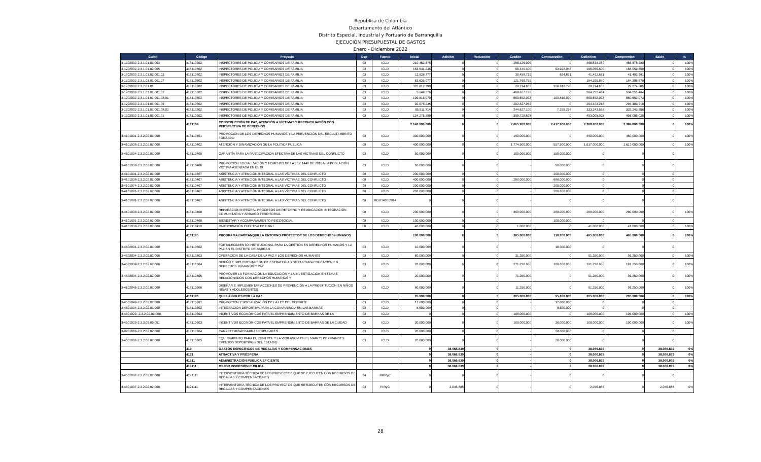Republica de Colombia
Departamento del Atlántico
Distrito Especial, Industrial y Portuario de Barranquilla
EJECUCIÓN PRESUPUESTAL DE GASTOS
Enero - Diciembre 2022
| Cuipo | Código | Proyecto | Dep | Fuente | Inicial | Adición | Reducción | Credito | Contracredito | Definitivo | Compromiso | Saldo | % |
| --- | --- | --- | --- | --- | --- | --- | --- | --- | --- | --- | --- | --- | --- |
| 3-1202002-2.3.1.01.02.003 | 418110302 | INSPECTORES DE POLICÍA Y COMISARIOS DE FAMILIA | 03 | ICLD | 210.452.375 | 0 | 0 | 256.125.905 | 0 | 466.578.280 | 466.578.280 | 0 | 100% |
| 3-1202002-2.3.1.01.02.005 | 418110302 | INSPECTORES DE POLICÍA Y COMISARIOS DE FAMILIA | 03 | ICLD | 163.541.246 | 0 | 0 | 96.440.400 | 93.922.046 | 166.059.600 | 166.059.600 | 0 | 100% |
| 3-1202002-2.3.1.01.03.001.03 | 418110302 | INSPECTORES DE POLICÍA Y COMISARIOS DE FAMILIA | 03 | ICLD | 11.928.777 | 0 | 0 | 30.458.735 | 894.831 | 41.492.681 | 41.492.681 | 0 | 100% |
| 3-1202002-2.3.1.01.01.001.07 | 418110302 | INSPECTORES DE POLICÍA Y COMISARIOS DE FAMILIA | 03 | ICLD | 62.626.077 | 0 | 0 | 121.769.793 | 0 | 184.395.870 | 184.395.870 | 0 | 100% |
| 3-1202002-2.3.7.01.01 | 418110302 | INSPECTORES DE POLICÍA Y COMISARIOS DE FAMILIA | 03 | ICLD | 326.812.790 | 0 | 0 | 29.274.685 | 326.812.790 | 29.274.685 | 29.274.685 | 0 | 100% |
| 3-1202002-2.3.1.01.01.001.02 | 418110302 | INSPECTORES DE POLICÍA Y COMISARIOS DE FAMILIA | 03 | ICLD | 5.648.276 | 0 | 0 | 498.607.188 | 0 | 504.255.464 | 504.255.464 | 0 | 100% |
| 3-1202002-2.3.1.01.01.001.08.01 | 418110302 | INSPECTORES DE POLICÍA Y COMISARIOS DE FAMILIA | 03 | ICLD | 199.816.070 | 0 | 0 | 660.652.073 | 199.816.070 | 660.652.073 | 660.652.073 | 0 | 100% |
| 3-1202002-2.3.1.01.01.001.06 | 418110302 | INSPECTORES DE POLICÍA Y COMISARIOS DE FAMILIA | 03 | ICLD | 92.075.245 | 0 | 0 | 202.327.973 | 0 | 294.403.218 | 294.403.218 | 0 | 100% |
| 3-1202002-2.3.1.01.01.001.08.02 | 418110302 | INSPECTORES DE POLICÍA Y COMISARIOS DE FAMILIA | 03 | ICLD | 95.911.714 | 0 | 0 | 244.627.100 | 7.295.258 | 333.243.556 | 333.243.556 | 0 | 100% |
| 3-1202002-2.3.1.01.03.001.01 | 418110302 | INSPECTORES DE POLICÍA Y COMISARIOS DE FAMILIA | 03 | ICLD | 134.276.399 | 0 | 0 | 358.728.626 | 0 | 493.005.025 | 493.005.025 | 0 | 100% |
| | 4181104 | CONSTRUCCIÓN DE PAZ, ATENCIÓN A VÍCTIMAS Y RECONCILIACIÓN CON PERSPECTIVA DE DERECHOS | | | 2.140.000.000 | 0 | 0 | 2.665.900.000 | 2.417.900.000 | 2.388.000.000 | 2.388.000.000 | 0 | 100% |
| 3-4101031-2.3.2.02.02.008 | 418110401 | PROMOCIÓN DE LOS DERECHOS HUMANOS Y LA PREVENCIÓN DEL RECLUTAMIENTO FORZADO | 03 | ICLD | 300.000.000 | 0 | 0 | 150.000.000 | 0 | 450.000.000 | 450.000.000 | 0 | 100% |
| 3-4101038-2.3.2.02.02.008 | 418110402 | ATENCIÓN Y DINAMIZACIÓN DE LA POLÍTICA PUBLICA | 08 | ICLD | 400.000.000 | 0 | 0 | 1.774.900.000 | 557.900.000 | 1.617.000.000 | 1.617.000.000 | 0 | 100% |
| 3-4501004-2.3.2.02.02.008 | 418110405 | GARANTÍA PARA LA PARTICIPACIÓN EFECTIVA DE LAS VÍCTIMAS DEL CONFLICTO | 03 | ICLD | 50.000.000 | 0 | 0 | 100.000.000 | 150.000.000 | 0 | 0 | 0 | |
| 3-4101038-2.3.2.02.02.008 | 418110406 | PROMOCIÓN SOCIALIZACIÓN Y FOMENTO DE LA LEY 1448 DE 2011 A LA POBLACIÓN VICTIMA ASENTADA EN EL DI | 03 | ICLD | 50.000.000 | 0 | 0 | - | 50.000.000 | 0 | 0 | 0 | |
| 3-4101031-2.3.2.02.02.008 | 418110407 | ASISTENCIA Y ATENCIÓN INTEGRAL A LAS VÍCTIMAS DEL CONFLICTO | 08 | ICLD | 200.000.000 | 0 | 0 | - | 200.000.000 | 0 | 0 | 0 | |
| 3-4101038-2.3.2.02.02.008 | 418110407 | ASISTENCIA Y ATENCIÓN INTEGRAL A LAS VÍCTIMAS DEL CONFLICTO | 08 | ICLD | 400.000.000 | 0 | 0 | 280.000.000 | 680.000.000 | 0 | 0 | 0 | |
| 3-4101074-2.3.2.02.02.008 | 418110407 | ASISTENCIA Y ATENCIÓN INTEGRAL A LAS VÍCTIMAS DEL CONFLICTO | 08 | ICLD | 200.000.000 | 0 | 0 | - | 200.000.000 | 0 | 0 | 0 | |
| 3-4101091-2.3.2.02.02.008 | 418110407 | ASISTENCIA Y ATENCIÓN INTEGRAL A LAS VÍCTIMAS DEL CONFLICTO | 08 | ICLD | 200.000.000 | 0 | 0 | - | 200.000.000 | 0 | 0 | 0 | |
| 3-4101091-2.3.2.02.02.008 | 418110407 | ASISTENCIA Y ATENCIÓN INTEGRAL A LAS VÍCTIMAS DEL CONFLICTO | 08 | RCof1430/2014 | 0 | 0 | 0 | - | 0 | 0 | 0 | 0 | |
| 3-4101038-2.3.2.02.02.009 | 418110408 | REPARACIÓN INTEGRAL PROCESOS DE RETORNO Y REUBICACIÓN INTEGRACIÓN COMUNITARIA Y ARRAIGO TERRITORIAL | 08 | ICLD | 200.000.000 | 0 | 0 | 360.000.000 | 280.000.000 | 280.000.000 | 280.000.000 | 0 | 100% |
| 3-4101091-2.3.2.02.02.009 | 418110409 | BIENESTAR Y ACOMPAÑAMIENTO PSICOSOCIAL | 08 | ICLD | 100.000.000 | 0 | 0 | - | 100.000.000 | 0 | 0 | 0 | |
| 3-4101038-2.3.2.02.02.009 | 418110410 | PARTICIPACIÓN EFECTIVA DE NNAJ | 08 | ICLD | 40.000.000 | 0 | 0 | 1.000.000 | 0 | 41.000.000 | 41.000.000 | 0 | 100% |
| | 4181105 | PROGRAMA BARRANQUILLA ENTORNO PROTECTOR DE LOS DERECHOS HUMANOS | | | 190.000.000 | 0 | 0 | 385.000.000 | 110.000.000 | 465.000.000 | 465.000.000 | 0 | 100% |
| 3-4502001-2.3.2.02.02.008 | 418110502 | FORTALECIMIENTO INSTITUCIONAL PARA LA GESTIÓN EN DERECHOS HUMANOS Y LA PAZ EN EL DISTRITO DE BARRAN | 03 | ICLD | 10.000.000 | 0 | 0 | - | 10.000.000 | 0 | 0 | 0 | |
| 3-4502034-2.3.2.02.02.008 | 418110503 | OPERACIÓN DE LA CASA DE LA PAZ Y LOS DERECHOS HUMANOS | 03 | ICLD | 60.000.000 | 0 | 0 | 31.250.000 | 0 | 91.250.000 | 91.250.000 | 0 | 100% |
| 3-4502038-2.3.2.02.02.008 | 418110504 | DISEÑO E IMPLEMENTACIÓN DE ESTRATEGIAS DE CULTURA EDUCACIÓN EN DERECHOS HUMANOS Y PAZ | 03 | ICLD | 20.000.000 | 0 | 0 | 271.250.000 | 100.000.000 | 191.250.000 | 191.250.000 | 0 | 100% |
| 3-4502034-2.3.2.02.02.009 | 418110505 | PROMOVER LA FORMACIÓN LA EDUCACIÓN Y LA INVESTIGACIÓN EN TEMAS RELACIONADOS CON DERECHOS HUMANOS Y | 03 | ICLD | 20.000.000 | 0 | 0 | 71.250.000 | 0 | 91.250.000 | 91.250.000 | 0 | 100% |
| 3-4102046-2.3.2.02.02.008 | 418110506 | DISEÑAR E IMPLEMENTAR ACCIONES DE PREVENCIÓN A LA PROSTITUCIÓN EN NIÑOS NIÑAS Y ADOLESCENTES | 03 | ICLD | 80.000.000 | 0 | 0 | 11.250.000 | 0 | 91.250.000 | 91.250.000 | 0 | 100% |
| | 4181106 | QUILLA GOLES POR LA PAZ | | | 95.600.000 | 0 | 0 | 205.000.000 | 95.600.000 | 205.000.000 | 205.000.000 | 0 | 100% |
| 3-4501049-2.3.2.02.02.009 | 418110601 | PROMOCIÓN Y SOCIALIZACIÓN DE LA LEY DEL DEPORTE | 03 | ICLD | 17.000.000 | 0 | 0 | - | 17.000.000 | 0 | 0 | 0 | |
| 3-4501004-2.3.2.02.02.009 | 418110602 | INTEGRACIÓN DEPORTIVA PARA LA CONVIVENCIA EN LAS BARRAS | 03 | ICLD | 8.600.000 | 0 | 0 | - | 8.600.000 | 0 | 0 | 0 | |
| 3-4501029--2.3.2.02.02.008 | 418110603 | INCENTIVOS ECONÓMICOS PATA EL EMPRENDIMIENTO DE BARRAS DE LA | 03 | ICLD | 0 | 0 | 0 | 105.000.000 | 0 | 105.000.000 | 105.000.000 | 0 | 100% |
| 3-4501029-2.3.3.05.09.051 | 418110603 | INCENTIVOS ECONÓMICOS PATA EL EMPRENDIMIENTO DE BARRAS DE LA CIUDAD | 03 | ICLD | 30.000.000 | 0 | 0 | 100.000.000 | 30.000.000 | 100.000.000 | 100.000.000 | 0 | 100% |
| 3-0401069-2.3.2.02.02.008 | 418110604 | CARACTERIZAR BARRAS POPULARES | 03 | ICLD | 20.000.000 | 0 | 0 | - | 20.000.000 | 0 | 0 | 0 | |
| 3-4501007-2.3.2.02.02.008 | 418110605 | EQUIPAMIENTO PARA EL CONTROL Y LA VIGILANCIA EN EL MARCO DE GRANDES EVENTOS DEPORTIVOS DEL ESTADIO | 03 | ICLD | 20.000.000 | 0 | 0 | - | 20.000.000 | 0 | 0 | 0 | |
| | 419 | GASTOS ESPECÍFICOS DE REGALÍAS Y COMPENSACIONES | | | 0 | 38.066.839 | 0 | - | 0 | 38.066.839 | 0 | 38.066.839 | 0% |
| | 4191 | ATRACTIVA Y PRÓSPERA | | | 0 | 38.066.839 | 0 | - | 0 | 38.066.839 | 0 | 38.066.839 | 0% |
| | 41911 | ADMINISTRACIÓN PÚBLICA EFICIENTE | | | 0 | 38.066.839 | 0 | - | 0 | 38.066.839 | 0 | 38.066.839 | 0% |
| | 419111 | MEJOR INVERSIÓN PÚBLICA. | | | 0 | 38.066.839 | 0 | - | 0 | 38.066.839 | 0 | 38.066.839 | 0% |
| 3-4501007-2.3.2.02.02.008 | 4191111 | INTERVENTORÍA TÉCNICA DE LOS PROYECTOS QUE SE EJECUTEN CON RECURSOS DE REGALÍAS Y COMPENSACIONES | 04 | RRRyC | 0 | 0 | 0 | - | 0 | 0 | 0 | 0 | |
| 3-4501007-2.3.2.02.02.008 | 4191111 | INTERVENTORÍA TÉCNICA DE LOS PROYECTOS QUE SE EJECUTEN CON RECURSOS DE REGALÍAS Y COMPENSACIONES | 04 | R RyC | 0 | 2.046.885 | 0 | - | 0 | 2.046.885 | 0 | 2.046.885 | 0% |
28